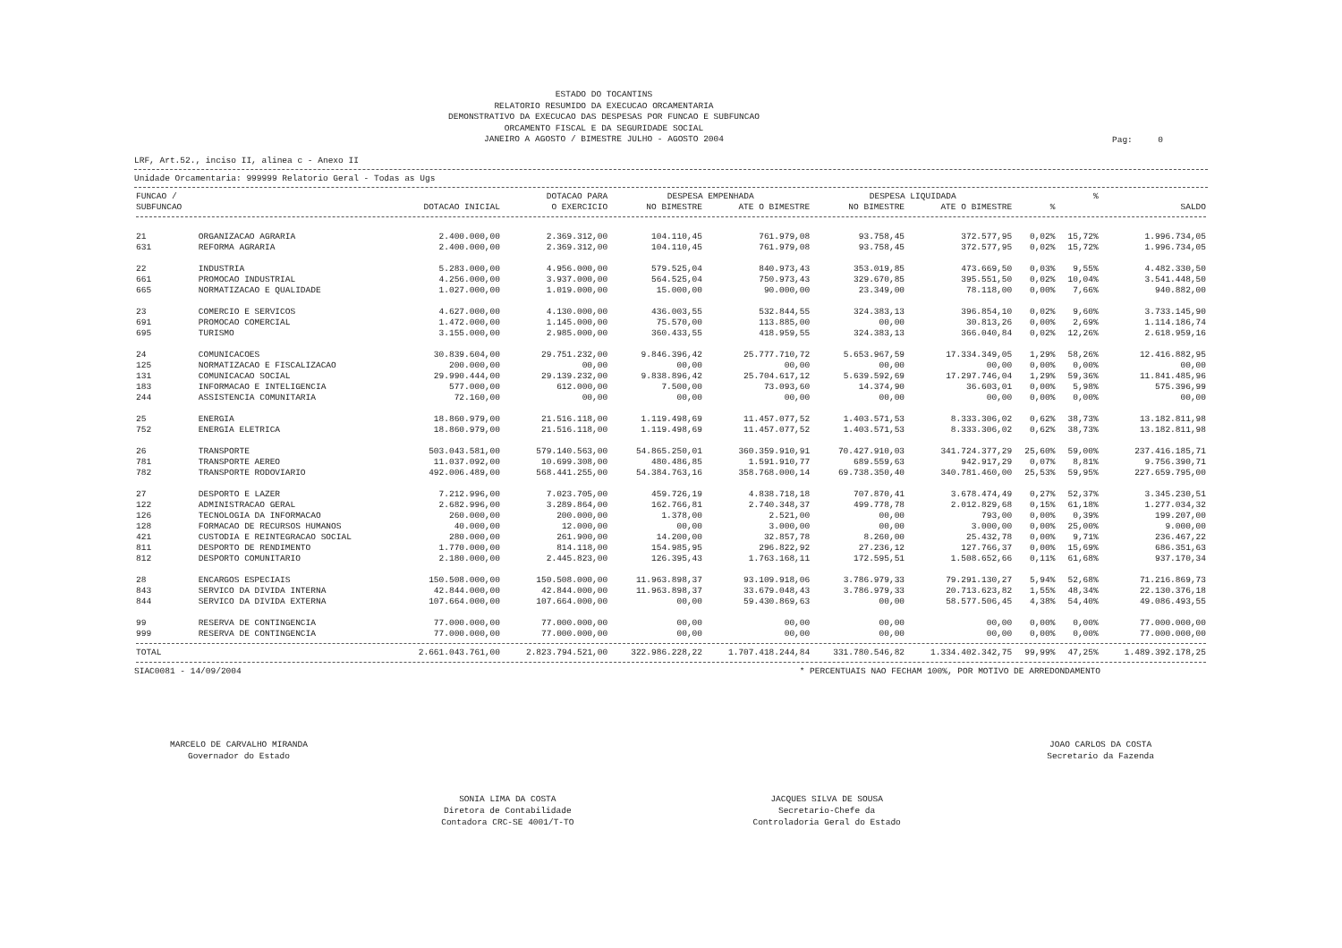ESTADO DO TOCANTINS
RELATORIO RESUMIDO DA EXECUCAO ORCAMENTARIA
DEMONSTRATIVO DA EXECUCAO DAS DESPESAS POR FUNCAO E SUBFUNCAO
ORCAMENTO FISCAL E DA SEGURIDADE SOCIAL
JANEIRO A AGOSTO / BIMESTRE JULHO - AGOSTO 2004
Pag: 0
LRF, Art.52., inciso II, alinea c - Anexo II
Unidade Orcamentaria: 999999 Relatorio Geral - Todas as Ugs
| FUNCAO / | | | DOTACAO PARA | DESPESA EMPENHADA | | DESPESA LIQUIDADA | | | % | |
| --- | --- | --- | --- | --- | --- | --- | --- | --- | --- | --- |
| SUBFUNCAO | | DOTACAO INICIAL | O EXERCICIO | NO BIMESTRE | ATE O BIMESTRE | NO BIMESTRE | ATE O BIMESTRE | % | | SALDO |
| 21 | ORGANIZACAO AGRARIA | 2.400.000,00 | 2.369.312,00 | 104.110,45 | 761.979,08 | 93.758,45 | 372.577,95 | 0,02% | 15,72% | 1.996.734,05 |
| 631 | REFORMA AGRARIA | 2.400.000,00 | 2.369.312,00 | 104.110,45 | 761.979,08 | 93.758,45 | 372.577,95 | 0,02% | 15,72% | 1.996.734,05 |
| 22 | INDUSTRIA | 5.283.000,00 | 4.956.000,00 | 579.525,04 | 840.973,43 | 353.019,85 | 473.669,50 | 0,03% | 9,55% | 4.482.330,50 |
| 661 | PROMOCAO INDUSTRIAL | 4.256.000,00 | 3.937.000,00 | 564.525,04 | 750.973,43 | 329.670,85 | 395.551,50 | 0,02% | 10,04% | 3.541.448,50 |
| 665 | NORMATIZACAO E QUALIDADE | 1.027.000,00 | 1.019.000,00 | 15.000,00 | 90.000,00 | 23.349,00 | 78.118,00 | 0,00% | 7,66% | 940.882,00 |
| 23 | COMERCIO E SERVICOS | 4.627.000,00 | 4.130.000,00 | 436.003,55 | 532.844,55 | 324.383,13 | 396.854,10 | 0,02% | 9,60% | 3.733.145,90 |
| 691 | PROMOCAO COMERCIAL | 1.472.000,00 | 1.145.000,00 | 75.570,00 | 113.885,00 | 00,00 | 30.813,26 | 0,00% | 2,69% | 1.114.186,74 |
| 695 | TURISMO | 3.155.000,00 | 2.985.000,00 | 360.433,55 | 418.959,55 | 324.383,13 | 366.040,84 | 0,02% | 12,26% | 2.618.959,16 |
| 24 | COMUNICACOES | 30.839.604,00 | 29.751.232,00 | 9.846.396,42 | 25.777.710,72 | 5.653.967,59 | 17.334.349,05 | 1,29% | 58,26% | 12.416.882,95 |
| 125 | NORMATIZACAO E FISCALIZACAO | 200.000,00 | 00,00 | 00,00 | 00,00 | 00,00 | 00,00 | 0,00% | 0,00% | 00,00 |
| 131 | COMUNICACAO SOCIAL | 29.990.444,00 | 29.139.232,00 | 9.838.896,42 | 25.704.617,12 | 5.639.592,69 | 17.297.746,04 | 1,29% | 59,36% | 11.841.485,96 |
| 183 | INFORMACAO E INTELIGENCIA | 577.000,00 | 612.000,00 | 7.500,00 | 73.093,60 | 14.374,90 | 36.603,01 | 0,00% | 5,98% | 575.396,99 |
| 244 | ASSISTENCIA COMUNITARIA | 72.160,00 | 00,00 | 00,00 | 00,00 | 00,00 | 00,00 | 0,00% | 0,00% | 00,00 |
| 25 | ENERGIA | 18.860.979,00 | 21.516.118,00 | 1.119.498,69 | 11.457.077,52 | 1.403.571,53 | 8.333.306,02 | 0,62% | 38,73% | 13.182.811,98 |
| 752 | ENERGIA ELETRICA | 18.860.979,00 | 21.516.118,00 | 1.119.498,69 | 11.457.077,52 | 1.403.571,53 | 8.333.306,02 | 0,62% | 38,73% | 13.182.811,98 |
| 26 | TRANSPORTE | 503.043.581,00 | 579.140.563,00 | 54.865.250,01 | 360.359.910,91 | 70.427.910,03 | 341.724.377,29 | 25,60% | 59,00% | 237.416.185,71 |
| 781 | TRANSPORTE AEREO | 11.037.092,00 | 10.699.308,00 | 480.486,85 | 1.591.910,77 | 689.559,63 | 942.917,29 | 0,07% | 8,81% | 9.756.390,71 |
| 782 | TRANSPORTE RODOVIARIO | 492.006.489,00 | 568.441.255,00 | 54.384.763,16 | 358.768.000,14 | 69.738.350,40 | 340.781.460,00 | 25,53% | 59,95% | 227.659.795,00 |
| 27 | DESPORTO E LAZER | 7.212.996,00 | 7.023.705,00 | 459.726,19 | 4.838.718,18 | 707.870,41 | 3.678.474,49 | 0,27% | 52,37% | 3.345.230,51 |
| 122 | ADMINISTRACAO GERAL | 2.682.996,00 | 3.289.864,00 | 162.766,81 | 2.740.348,37 | 499.778,78 | 2.012.829,68 | 0,15% | 61,18% | 1.277.034,32 |
| 126 | TECNOLOGIA DA INFORMACAO | 260.000,00 | 200.000,00 | 1.378,00 | 2.521,00 | 00,00 | 793,00 | 0,00% | 0,39% | 199.207,00 |
| 128 | FORMACAO DE RECURSOS HUMANOS | 40.000,00 | 12.000,00 | 00,00 | 3.000,00 | 00,00 | 3.000,00 | 0,00% | 25,00% | 9.000,00 |
| 421 | CUSTODIA E REINTEGRACAO SOCIAL | 280.000,00 | 261.900,00 | 14.200,00 | 32.857,78 | 8.260,00 | 25.432,78 | 0,00% | 9,71% | 236.467,22 |
| 811 | DESPORTO DE RENDIMENTO | 1.770.000,00 | 814.118,00 | 154.985,95 | 296.822,92 | 27.236,12 | 127.766,37 | 0,00% | 15,69% | 686.351,63 |
| 812 | DESPORTO COMUNITARIO | 2.180.000,00 | 2.445.823,00 | 126.395,43 | 1.763.168,11 | 172.595,51 | 1.508.652,66 | 0,11% | 61,68% | 937.170,34 |
| 28 | ENCARGOS ESPECIAIS | 150.508.000,00 | 150.508.000,00 | 11.963.898,37 | 93.109.918,06 | 3.786.979,33 | 79.291.130,27 | 5,94% | 52,68% | 71.216.869,73 |
| 843 | SERVICO DA DIVIDA INTERNA | 42.844.000,00 | 42.844.000,00 | 11.963.898,37 | 33.679.048,43 | 3.786.979,33 | 20.713.623,82 | 1,55% | 48,34% | 22.130.376,18 |
| 844 | SERVICO DA DIVIDA EXTERNA | 107.664.000,00 | 107.664.000,00 | 00,00 | 59.430.869,63 | 00,00 | 58.577.506,45 | 4,38% | 54,40% | 49.086.493,55 |
| 99 | RESERVA DE CONTINGENCIA | 77.000.000,00 | 77.000.000,00 | 00,00 | 00,00 | 00,00 | 00,00 | 0,00% | 0,00% | 77.000.000,00 |
| 999 | RESERVA DE CONTINGENCIA | 77.000.000,00 | 77.000.000,00 | 00,00 | 00,00 | 00,00 | 00,00 | 0,00% | 0,00% | 77.000.000,00 |
| TOTAL | | 2.661.043.761,00 | 2.823.794.521,00 | 322.986.228,22 | 1.707.418.244,84 | 331.780.546,82 | 1.334.402.342,75 | 99,99% | 47,25% | 1.489.392.178,25 |
SIAC0081 - 14/09/2004 * PERCENTUAIS NAO FECHAM 100%, POR MOTIVO DE ARREDONDAMENTO
MARCELO DE CARVALHO MIRANDA
Governador do Estado
JOAO CARLOS DA COSTA
Secretario da Fazenda
SONIA LIMA DA COSTA
Diretora de Contabilidade
Contadora CRC-SE 4001/T-TO
JACQUES SILVA DE SOUSA
Secretario-Chefe da
Controladoria Geral do Estado